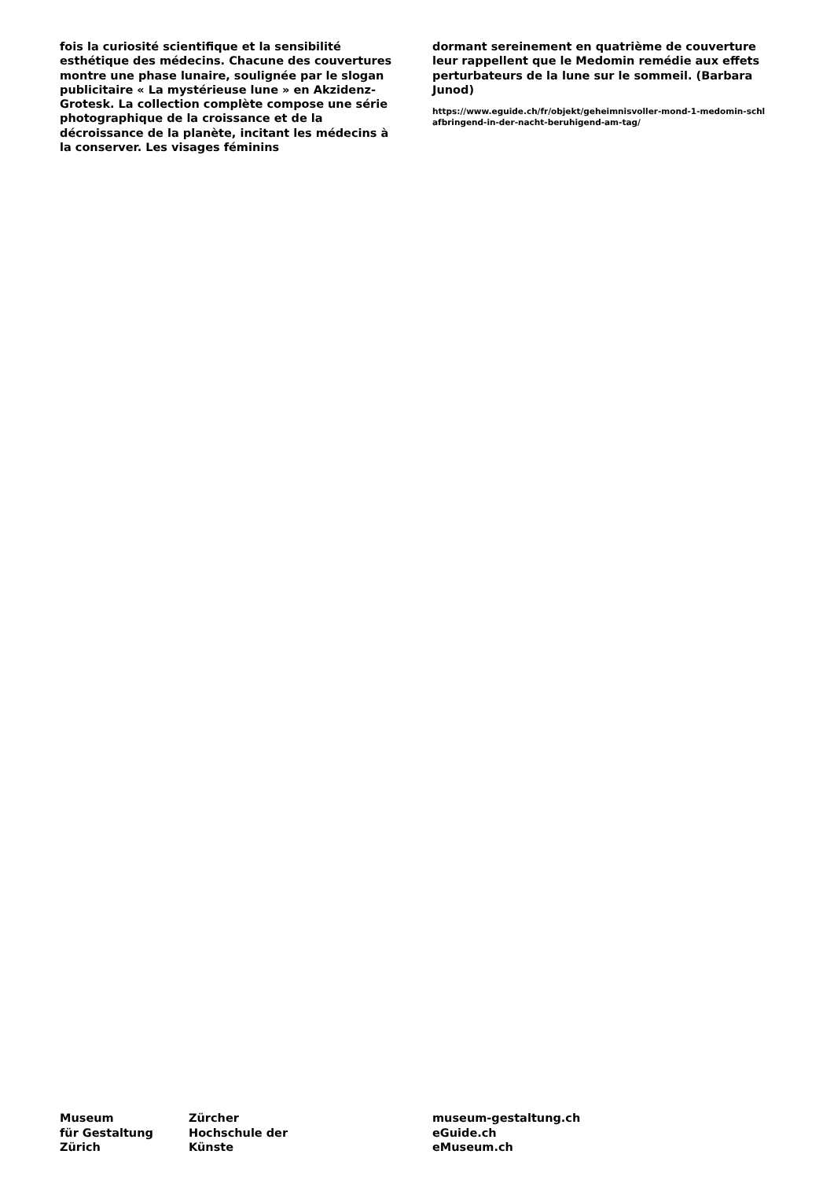fois la curiosité scientifique et la sensibilité esthétique des médecins. Chacune des couvertures montre une phase lunaire, soulignée par le slogan publicitaire « La mystérieuse lune » en Akzidenz-Grotesk. La collection complète compose une série photographique de la croissance et de la décroissance de la planète, incitant les médecins à la conserver. Les visages féminins
dormant sereinement en quatrième de couverture leur rappellent que le Medomin remédie aux effets perturbateurs de la lune sur le sommeil. (Barbara Junod)
https://www.eguide.ch/fr/objekt/geheimnisvoller-mond-1-medomin-schl afbringend-in-der-nacht-beruhigend-am-tag/
Museum
für Gestaltung
Zürich
Zürcher
Hochschule der
Künste
museum-gestaltung.ch
eGuide.ch
eMuseum.ch